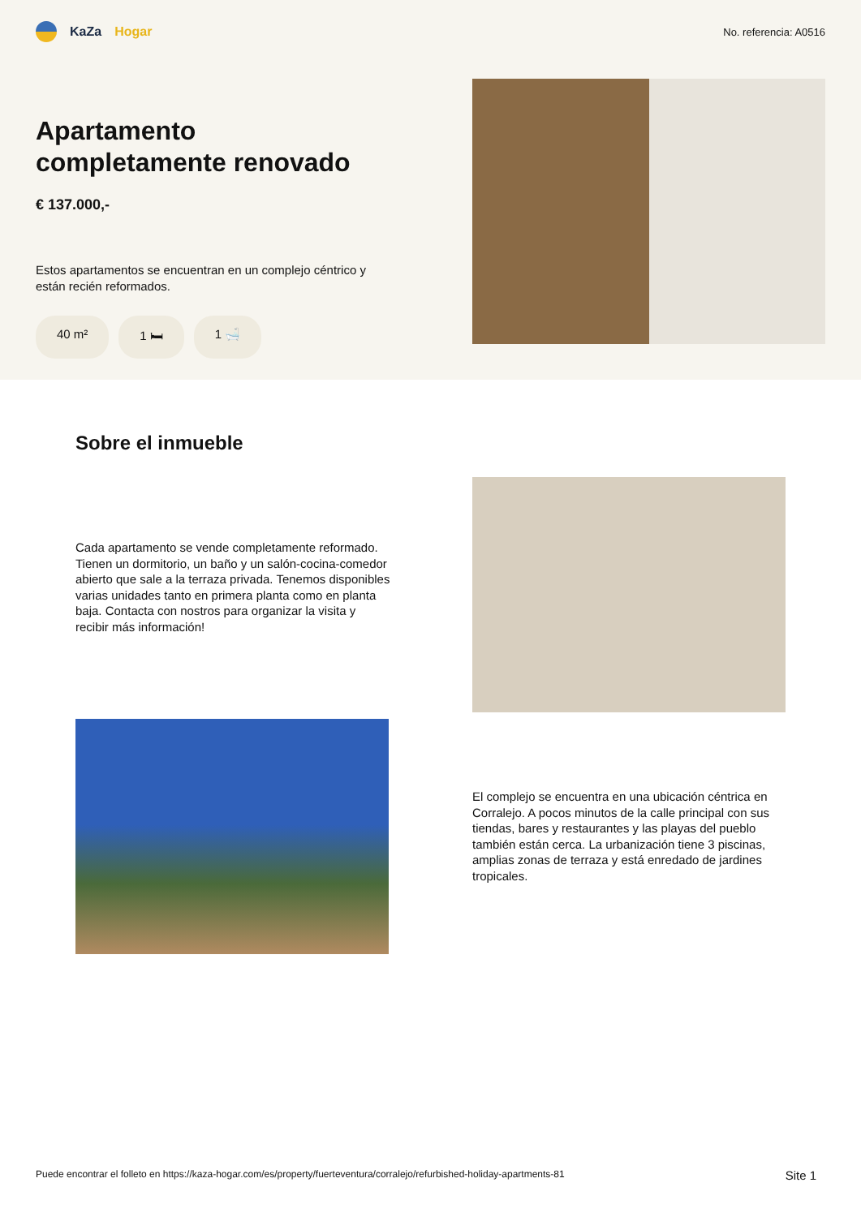KaZa Hogar
No. referencia: A0516
Apartamento completamente renovado
€ 137.000,-
Estos apartamentos se encuentran en un complejo céntrico y están recién reformados.
40 m² 1 🛏 1 🛁
Sobre el inmueble
Cada apartamento se vende completamente reformado. Tienen un dormitorio, un baño y un salón-cocina-comedor abierto que sale a la terraza privada. Tenemos disponibles varias unidades tanto en primera planta como en planta baja. Contacta con nostros para organizar la visita y recibir más información!
El complejo se encuentra en una ubicación céntrica en Corralejo. A pocos minutos de la calle principal con sus tiendas, bares y restaurantes y las playas del pueblo también están cerca. La urbanización tiene 3 piscinas, amplias zonas de terraza y está enredado de jardines tropicales.
Puede encontrar el folleto en https://kaza-hogar.com/es/property/fuerteventura/corralejo/refurbished-holiday-apartments-81 Site 1